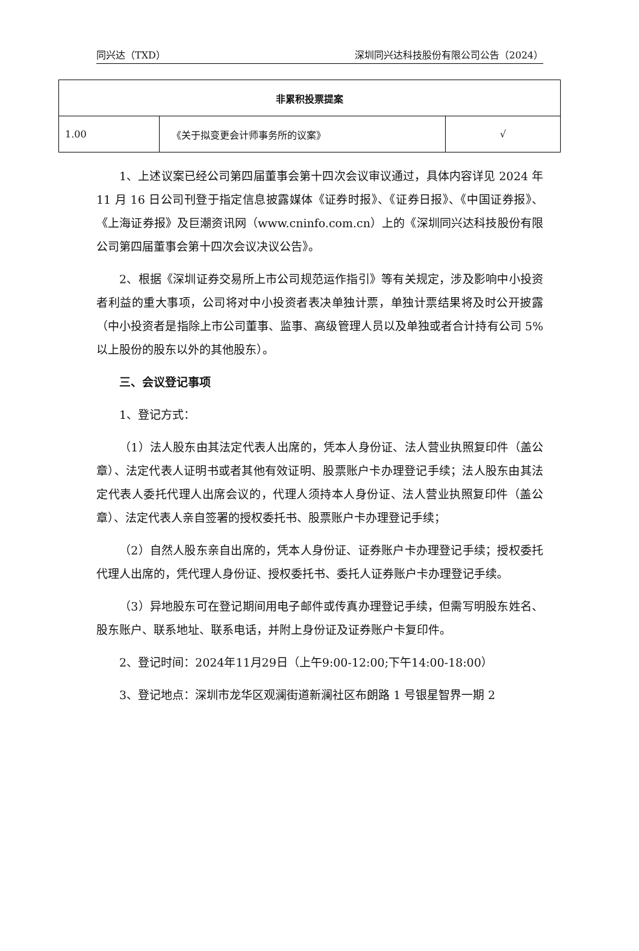同兴达（TXD） 深圳同兴达科技股份有限公司公告（2024）
| 非累积投票提案 | | |
| --- | --- | --- |
| 1.00 | 《关于拟变更会计师事务所的议案》 | √ |
1、上述议案已经公司第四届董事会第十四次会议审议通过，具体内容详见 2024 年 11 月 16 日公司刊登于指定信息披露媒体《证券时报》、《证券日报》、《中国证券报》、《上海证券报》及巨潮资讯网（www.cninfo.com.cn）上的《深圳同兴达科技股份有限公司第四届董事会第十四次会议决议公告》。
2、根据《深圳证券交易所上市公司规范运作指引》等有关规定，涉及影响中小投资者利益的重大事项，公司将对中小投资者表决单独计票，单独计票结果将及时公开披露（中小投资者是指除上市公司董事、监事、高级管理人员以及单独或者合计持有公司 5%以上股份的股东以外的其他股东）。
三、会议登记事项
1、登记方式：
（1）法人股东由其法定代表人出席的，凭本人身份证、法人营业执照复印件（盖公章）、法定代表人证明书或者其他有效证明、股票账户卡办理登记手续；法人股东由其法定代表人委托代理人出席会议的，代理人须持本人身份证、法人营业执照复印件（盖公章）、法定代表人亲自签署的授权委托书、股票账户卡办理登记手续；
（2）自然人股东亲自出席的，凭本人身份证、证券账户卡办理登记手续；授权委托代理人出席的，凭代理人身份证、授权委托书、委托人证券账户卡办理登记手续。
（3）异地股东可在登记期间用电子邮件或传真办理登记手续，但需写明股东姓名、股东账户、联系地址、联系电话，并附上身份证及证券账户卡复印件。
2、登记时间：2024年11月29日（上午9:00-12:00;下午14:00-18:00）
3、登记地点：深圳市龙华区观澜街道新澜社区布朗路 1 号银星智界一期 2